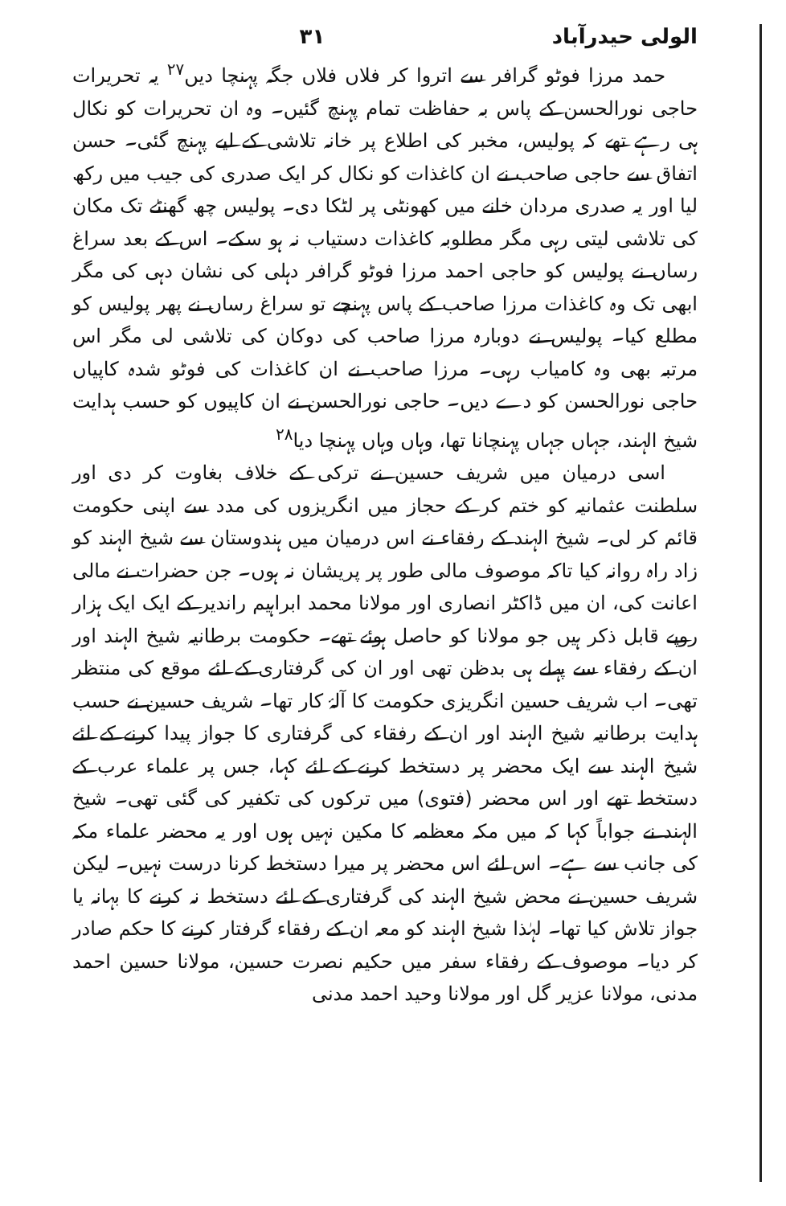الولی حیدرآباد ۳۱
حمد مرزا فوٹو گرافر سے اتروا کر فلاں فلاں جگہ پہنچا دیں<sup>۲۷</sup> یہ تحریرات حاجی نورالحسن کے پاس بہ حفاظت تمام پہنچ گئیں۔ وہ ان تحریرات کو نکال ہی رہے تھے کہ پولیس، مخبر کی اطلاع پر خانہ تلاشی کے لیے پہنچ گئی۔ حسن اتفاق سے حاجی صاحب نے ان کاغذات کو نکال کر ایک صدری کی جیب میں رکھ لیا اور یہ صدری مردان خانے میں کھونٹی پر لٹکا دی۔ پولیس چھ گھنٹے تک مکان کی تلاشی لیتی رہی مگر مطلوبہ کاغذات دستیاب نہ ہو سکے۔ اس کے بعد سراغ رساں نے پولیس کو حاجی احمد مرزا فوٹو گرافر دہلی کی نشان دہی کی مگر ابھی تک وہ کاغذات مرزا صاحب کے پاس پہنچے تو سراغ رساں نے پھر پولیس کو مطلع کیا۔ پولیس نے دوبارہ مرزا صاحب کی دوکان کی تلاشی لی مگر اس مرتبہ بھی وہ کامیاب رہی۔ مرزا صاحب نے ان کاغذات کی فوٹو شدہ کاپیاں حاجی نورالحسن کو دے دیں۔ حاجی نورالحسن نے ان کاپیوں کو حسب ہدایت شیخ الہند، جہاں جہاں پہنچانا تھا، وہاں وہاں پہنچا دیا<sup>۲۸</sup>
اسی درمیان میں شریف حسین نے ترکی کے خلاف بغاوت کر دی اور سلطنت عثمانیہ کو ختم کر کے حجاز میں انگریزوں کی مدد سے اپنی حکومت قائم کر لی۔ شیخ الہند کے رفقاء نے اس درمیان میں ہندوستان سے شیخ الہند کو زاد راہ روانہ کیا تاکہ موصوف مالی طور پر پریشان نہ ہوں۔ جن حضرات نے مالی اعانت کی، ان میں ڈاکٹر انصاری اور مولانا محمد ابراہیم راندیر کے ایک ایک ہزار روپے قابل ذکر ہیں جو مولانا کو حاصل ہوئے تھے۔ حکومت برطانیہ شیخ الہند اور ان کے رفقاء سے پہلے ہی بدظن تھی اور ان کی گرفتاری کے لئے موقع کی منتظر تھی۔ اب شریف حسین انگریزی حکومت کا آلۂ کار تھا۔ شریف حسین نے حسب ہدایت برطانیہ شیخ الہند اور ان کے رفقاء کی گرفتاری کا جواز پیدا کرنے کے لئے شیخ الہند سے ایک محضر پر دستخط کرنے کے لئے کہا، جس پر علماء عرب کے دستخط تھے اور اس محضر (فتوی) میں ترکوں کی تکفیر کی گئی تھی۔ شیخ الہند نے جواباً کہا کہ میں مکہ معظمہ کا مکین نہیں ہوں اور یہ محضر علماء مکہ کی جانب سے ہے۔ اس لئے اس محضر پر میرا دستخط کرنا درست نہیں۔ لیکن شریف حسین نے محض شیخ الہند کی گرفتاری کے لئے دستخط نہ کرنے کا بہانہ یا جواز تلاش کیا تھا۔ لہٰذا شیخ الہند کو معہ ان کے رفقاء گرفتار کرنے کا حکم صادر کر دیا۔ موصوف کے رفقاء سفر میں حکیم نصرت حسین، مولانا حسین احمد مدنی، مولانا عزیر گل اور مولانا وحید احمد مدنی